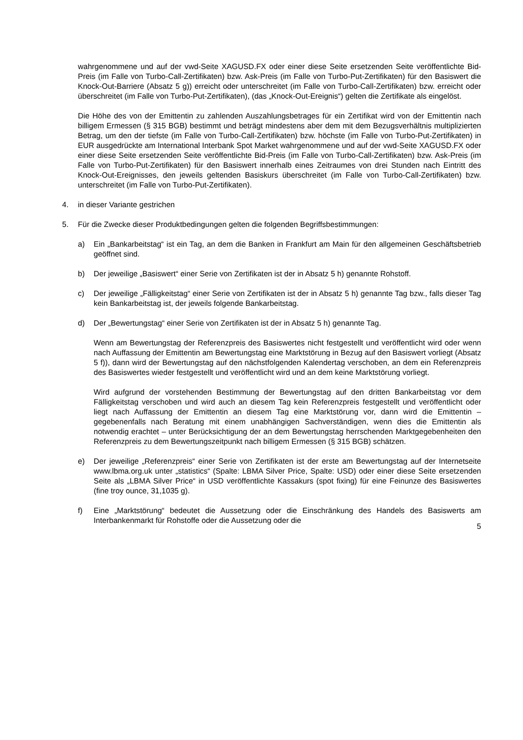wahrgenommene und auf der vwd-Seite XAGUSD.FX oder einer diese Seite ersetzenden Seite veröffentlichte Bid-Preis (im Falle von Turbo-Call-Zertifikaten) bzw. Ask-Preis (im Falle von Turbo-Put-Zertifikaten) für den Basiswert die Knock-Out-Barriere (Absatz 5 g)) erreicht oder unterschreitet (im Falle von Turbo-Call-Zertifikaten) bzw. erreicht oder überschreitet (im Falle von Turbo-Put-Zertifikaten), (das „Knock-Out-Ereignis“) gelten die Zertifikate als eingelöst.
Die Höhe des von der Emittentin zu zahlenden Auszahlungsbetrages für ein Zertifikat wird von der Emittentin nach billigem Ermessen (§ 315 BGB) bestimmt und beträgt mindestens aber dem mit dem Bezugsverhältnis multiplizierten Betrag, um den der tiefste (im Falle von Turbo-Call-Zertifikaten) bzw. höchste (im Falle von Turbo-Put-Zertifikaten) in EUR ausgedrückte am International Interbank Spot Market wahrgenommene und auf der vwd-Seite XAGUSD.FX oder einer diese Seite ersetzenden Seite veröffentlichte Bid-Preis (im Falle von Turbo-Call-Zertifikaten) bzw. Ask-Preis (im Falle von Turbo-Put-Zertifikaten) für den Basiswert innerhalb eines Zeitraumes von drei Stunden nach Eintritt des Knock-Out-Ereignisses, den jeweils geltenden Basiskurs überschreitet (im Falle von Turbo-Call-Zertifikaten) bzw. unterschreitet (im Falle von Turbo-Put-Zertifikaten).
4. in dieser Variante gestrichen
5. Für die Zwecke dieser Produktbedingungen gelten die folgenden Begriffsbestimmungen:
a) Ein „Bankarbeitstag“ ist ein Tag, an dem die Banken in Frankfurt am Main für den allgemeinen Geschäftsbetrieb geöffnet sind.
b) Der jeweilige „Basiswert“ einer Serie von Zertifikaten ist der in Absatz 5 h) genannte Rohstoff.
c) Der jeweilige „Fälligkeitstag“ einer Serie von Zertifikaten ist der in Absatz 5 h) genannte Tag bzw., falls dieser Tag kein Bankarbeitstag ist, der jeweils folgende Bankarbeitstag.
d) Der „Bewertungstag“ einer Serie von Zertifikaten ist der in Absatz 5 h) genannte Tag.
Wenn am Bewertungstag der Referenzpreis des Basiswertes nicht festgestellt und veröffentlicht wird oder wenn nach Auffassung der Emittentin am Bewertungstag eine Marktstörung in Bezug auf den Basiswert vorliegt (Absatz 5 f)), dann wird der Bewertungstag auf den nächstfolgenden Kalendertag verschoben, an dem ein Referenzpreis des Basiswertes wieder festgestellt und veröffentlicht wird und an dem keine Marktstörung vorliegt.
Wird aufgrund der vorstehenden Bestimmung der Bewertungstag auf den dritten Bankarbeitstag vor dem Fälligkeitstag verschoben und wird auch an diesem Tag kein Referenzpreis festgestellt und veröffentlicht oder liegt nach Auffassung der Emittentin an diesem Tag eine Marktstörung vor, dann wird die Emittentin – gegebenenfalls nach Beratung mit einem unabhängigen Sachverständigen, wenn dies die Emittentin als notwendig erachtet – unter Berücksichtigung der an dem Bewertungstag herrschenden Marktgegebenheiten den Referenzpreis zu dem Bewertungszeitpunkt nach billigem Ermessen (§ 315 BGB) schätzen.
e) Der jeweilige „Referenzpreis“ einer Serie von Zertifikaten ist der erste am Bewertungstag auf der Internetseite www.lbma.org.uk unter „statistics“ (Spalte: LBMA Silver Price, Spalte: USD) oder einer diese Seite ersetzenden Seite als „LBMA Silver Price“ in USD veröffentlichte Kassakurs (spot fixing) für eine Feinunze des Basiswertes (fine troy ounce, 31,1035 g).
f) Eine „Marktstörung“ bedeutet die Aussetzung oder die Einschränkung des Handels des Basiswerts am Interbankenmarkt für Rohstoffe oder die Aussetzung oder die
5